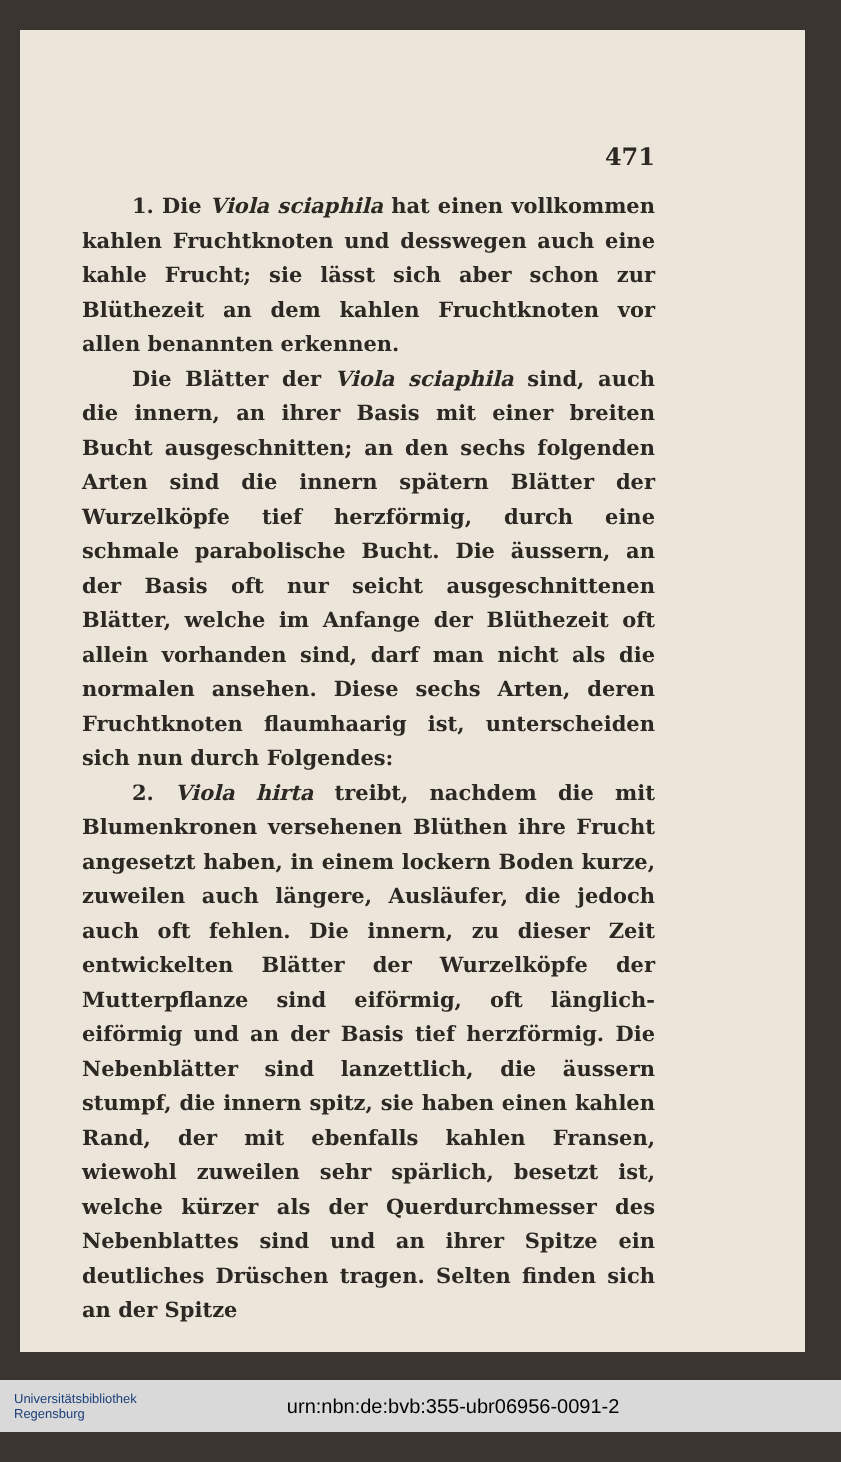471
1. Die Viola sciaphila hat einen vollkommen kahlen Fruchtknoten und desswegen auch eine kahle Frucht; sie lässt sich aber schon zur Blüthezeit an dem kahlen Fruchtknoten vor allen benannten erkennen.
Die Blätter der Viola sciaphila sind, auch die innern, an ihrer Basis mit einer breiten Bucht ausgeschnitten; an den sechs folgenden Arten sind die innern spätern Blätter der Wurzelköpfe tief herzförmig, durch eine schmale parabolische Bucht. Die äussern, an der Basis oft nur seicht ausgeschnittenen Blätter, welche im Anfange der Blüthezeit oft allein vorhanden sind, darf man nicht als die normalen ansehen. Diese sechs Arten, deren Fruchtknoten flaumhaarig ist, unterscheiden sich nun durch Folgendes:
2. Viola hirta treibt, nachdem die mit Blumenkronen versehenen Blüthen ihre Frucht angesetzt haben, in einem lockern Boden kurze, zuweilen auch längere, Ausläufer, die jedoch auch oft fehlen. Die innern, zu dieser Zeit entwickelten Blätter der Wurzelköpfe der Mutterpflanze sind eiförmig, oft länglich-eiförmig und an der Basis tief herzförmig. Die Nebenblätter sind lanzettlich, die äussern stumpf, die innern spitz, sie haben einen kahlen Rand, der mit ebenfalls kahlen Fransen, wiewohl zuweilen sehr spärlich, besetzt ist, welche kürzer als der Querdurchmesser des Nebenblattes sind und an ihrer Spitze ein deutliches Drüschen tragen. Selten finden sich an der Spitze
Universitätsbibliothek
Regensburg
urn:nbn:de:bvb:355-ubr06956-0091-2